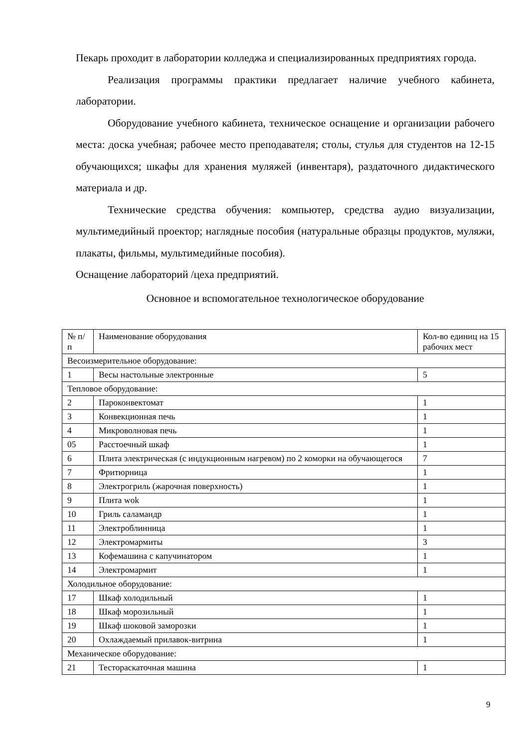Пекарь проходит в лаборатории колледжа и специализированных предприятиях города.
Реализация программы практики предлагает наличие учебного кабинета, лаборатории.
Оборудование учебного кабинета, техническое оснащение и организации рабочего места: доска учебная; рабочее место преподавателя; столы, стулья для студентов на 12-15 обучающихся; шкафы для хранения муляжей (инвентаря), раздаточного дидактического материала и др.
Технические средства обучения: компьютер, средства аудио визуализации, мультимедийный проектор; наглядные пособия (натуральные образцы продуктов, муляжи, плакаты, фильмы, мультимедийные пособия).
Оснащение лабораторий /цеха предприятий.
Основное и вспомогательное технологическое оборудование
| № п/п | Наименование оборудования | Кол-во единиц на 15 рабочих мест |
| --- | --- | --- |
| Весоизмерительное оборудование: | | |
| 1 | Весы настольные электронные | 5 |
| Тепловое оборудование: | | |
| 2 | Пароконвектомат | 1 |
| 3 | Конвекционная печь | 1 |
| 4 | Микроволновая печь | 1 |
| 05 | Расстоечный шкаф | 1 |
| 6 | Плита электрическая (с индукционным нагревом) по 2 коморки на обучающегося | 7 |
| 7 | Фритюрница | 1 |
| 8 | Электрогриль (жарочная поверхность) | 1 |
| 9 | Плита wok | 1 |
| 10 | Гриль саламандр | 1 |
| 11 | Электроблинница | 1 |
| 12 | Электромармиты | 3 |
| 13 | Кофемашина с капучинатором | 1 |
| 14 | Электромармит | 1 |
| Холодильное оборудование: | | |
| 17 | Шкаф холодильный | 1 |
| 18 | Шкаф морозильный | 1 |
| 19 | Шкаф шоковой заморозки | 1 |
| 20 | Охлаждаемый прилавок-витрина | 1 |
| Механическое оборудование: | | |
| 21 | Тестораскаточная машина | 1 |
9